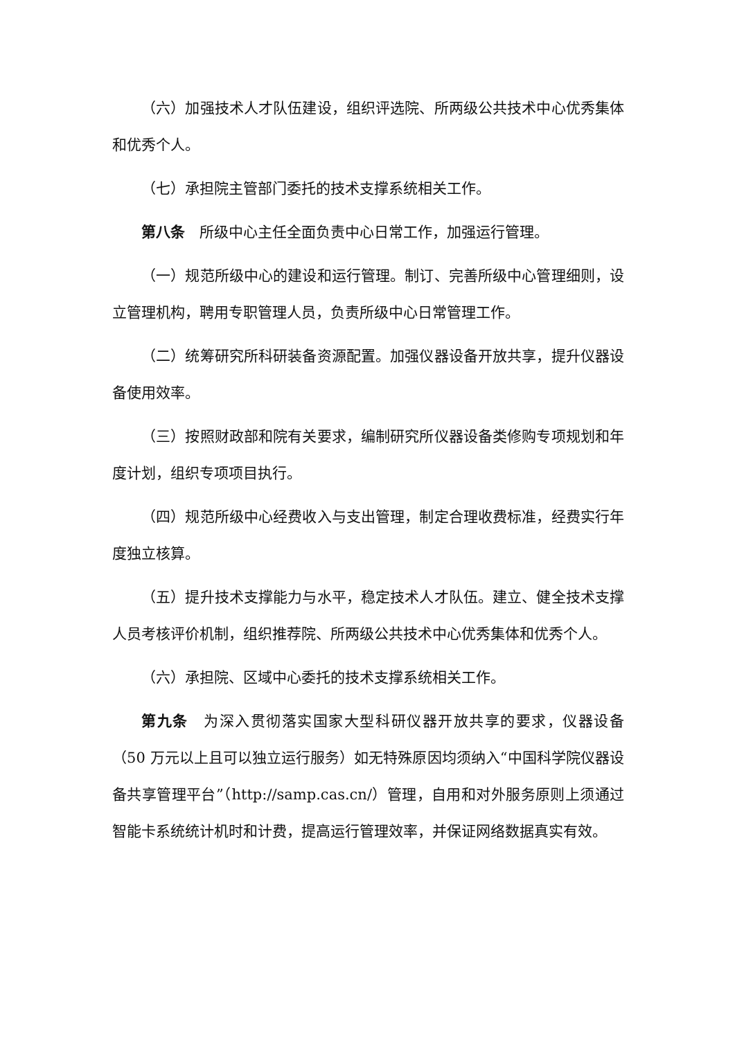（六）加强技术人才队伍建设，组织评选院、所两级公共技术中心优秀集体和优秀个人。
（七）承担院主管部门委托的技术支撑系统相关工作。
第八条　所级中心主任全面负责中心日常工作，加强运行管理。
（一）规范所级中心的建设和运行管理。制订、完善所级中心管理细则，设立管理机构，聘用专职管理人员，负责所级中心日常管理工作。
（二）统筹研究所科研装备资源配置。加强仪器设备开放共享，提升仪器设备使用效率。
（三）按照财政部和院有关要求，编制研究所仪器设备类修购专项规划和年度计划，组织专项项目执行。
（四）规范所级中心经费收入与支出管理，制定合理收费标准，经费实行年度独立核算。
（五）提升技术支撑能力与水平，稳定技术人才队伍。建立、健全技术支撑人员考核评价机制，组织推荐院、所两级公共技术中心优秀集体和优秀个人。
（六）承担院、区域中心委托的技术支撑系统相关工作。
第九条　为深入贯彻落实国家大型科研仪器开放共享的要求，仪器设备（50 万元以上且可以独立运行服务）如无特殊原因均须纳入“中国科学院仪器设备共享管理平台”（http://samp.cas.cn/）管理，自用和对外服务原则上须通过智能卡系统统计机时和计费，提高运行管理效率，并保证网络数据真实有效。